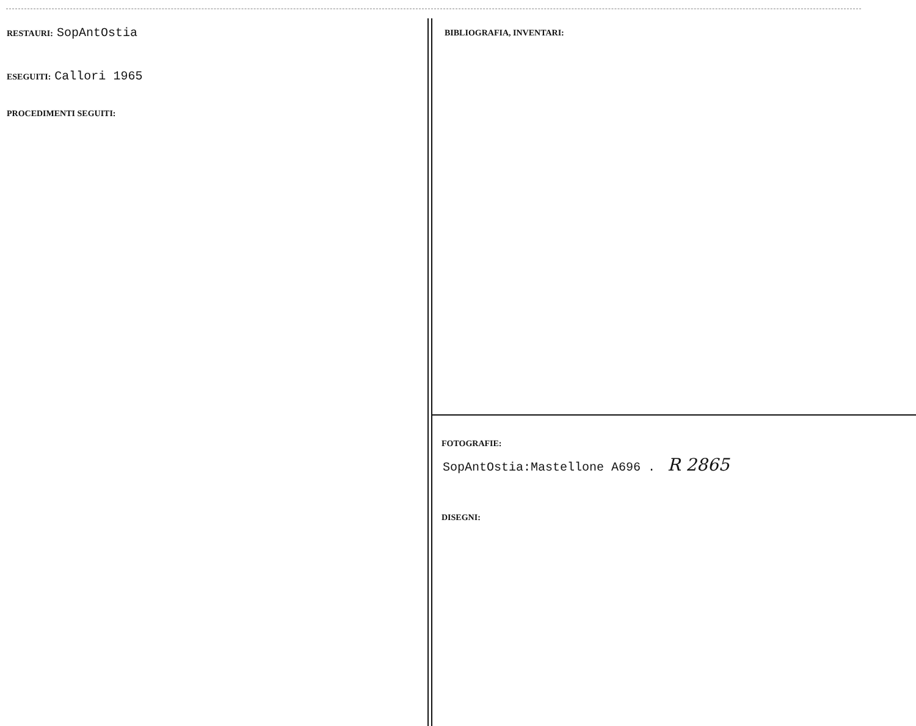RESTAURI: SopAntOstia
ESEGUITI: Callori 1965
PROCEDIMENTI SEGUITI:
BIBLIOGRAFIA, INVENTARI:
FOTOGRAFIE:
SopAntOstia:Mastellone A696 . R 2865
DISEGNI: